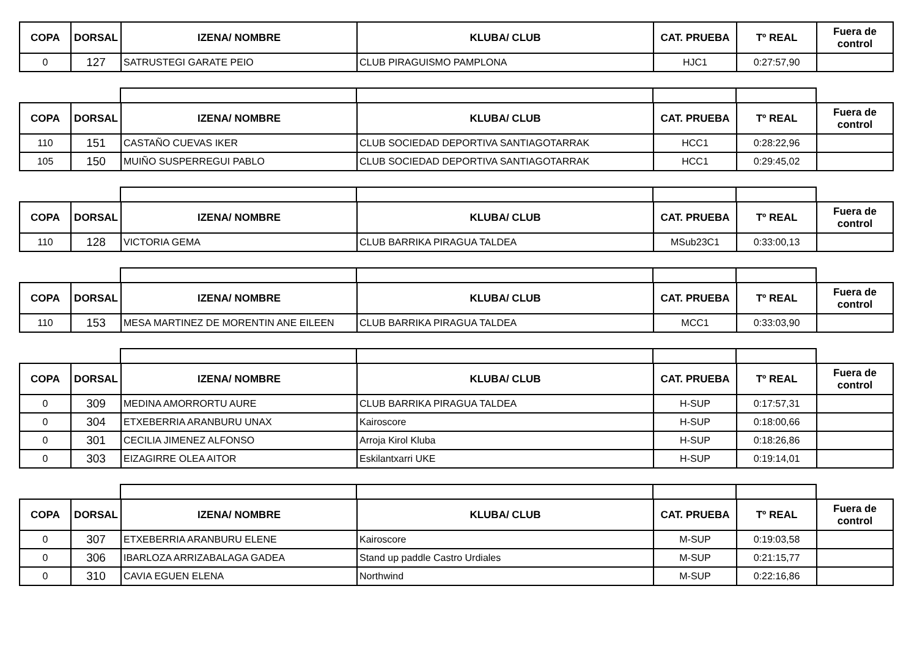| COPA | DORSAL | IZENA/ NOMBRE | KLUBA/ CLUB | CAT. PRUEBA | Tº REAL | Fuera de control |
| --- | --- | --- | --- | --- | --- | --- |
| 0 | 127 | SATRUSTEGI GARATE PEIO | CLUB PIRAGUISMO PAMPLONA | HJC1 | 0:27:57,90 | |
| COPA | DORSAL | IZENA/ NOMBRE | KLUBA/ CLUB | CAT. PRUEBA | Tº REAL | Fuera de control |
| --- | --- | --- | --- | --- | --- | --- |
| 110 | 151 | CASTAÑO CUEVAS IKER | CLUB SOCIEDAD DEPORTIVA SANTIAGOTARRAK | HCC1 | 0:28:22,96 | |
| 105 | 150 | MUIÑO SUSPERREGUI PABLO | CLUB SOCIEDAD DEPORTIVA SANTIAGOTARRAK | HCC1 | 0:29:45,02 | |
| COPA | DORSAL | IZENA/ NOMBRE | KLUBA/ CLUB | CAT. PRUEBA | Tº REAL | Fuera de control |
| --- | --- | --- | --- | --- | --- | --- |
| 110 | 128 | VICTORIA GEMA | CLUB BARRIKA PIRAGUA TALDEA | MSub23C1 | 0:33:00,13 | |
| COPA | DORSAL | IZENA/ NOMBRE | KLUBA/ CLUB | CAT. PRUEBA | Tº REAL | Fuera de control |
| --- | --- | --- | --- | --- | --- | --- |
| 110 | 153 | MESA MARTINEZ DE MORENTIN ANE EILEEN | CLUB BARRIKA PIRAGUA TALDEA | MCC1 | 0:33:03,90 | |
| COPA | DORSAL | IZENA/ NOMBRE | KLUBA/ CLUB | CAT. PRUEBA | Tº REAL | Fuera de control |
| --- | --- | --- | --- | --- | --- | --- |
| 0 | 309 | MEDINA AMORRORTU AURE | CLUB BARRIKA PIRAGUA TALDEA | H-SUP | 0:17:57,31 | |
| 0 | 304 | ETXEBERRIA ARANBURU UNAX | Kairoscore | H-SUP | 0:18:00,66 | |
| 0 | 301 | CECILIA JIMENEZ ALFONSO | Arroja Kirol Kluba | H-SUP | 0:18:26,86 | |
| 0 | 303 | EIZAGIRRE OLEA AITOR | Eskilantxarri UKE | H-SUP | 0:19:14,01 | |
| COPA | DORSAL | IZENA/ NOMBRE | KLUBA/ CLUB | CAT. PRUEBA | Tº REAL | Fuera de control |
| --- | --- | --- | --- | --- | --- | --- |
| 0 | 307 | ETXEBERRIA ARANBURU ELENE | Kairoscore | M-SUP | 0:19:03,58 | |
| 0 | 306 | IBARLOZA ARRIZABALAGA GADEA | Stand up paddle Castro Urdiales | M-SUP | 0:21:15,77 | |
| 0 | 310 | CAVIA EGUEN ELENA | Northwind | M-SUP | 0:22:16,86 | |